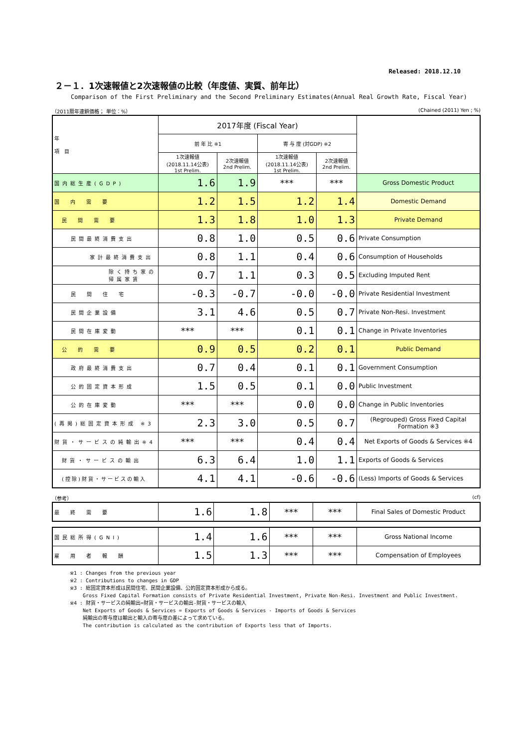Released: 2018.12.10
２－１．1次速報値と2次速報値の比較（年度値、実質、前年比）
Comparison of the First Preliminary and the Second Preliminary Estimates(Annual Real Growth Rate, Fiscal Year)
（2011暦年連鎖価格； 単位：%） (Chained (2011) Yen ; %)
| 年 項 目 | 2017年度 (Fiscal Year) | | | | |
| --- | --- | --- | --- | --- | --- |
| | 前 年 比 ※1 | | 寄 与 度 (対GDP) ※2 | | |
| | 1次速報値 (2018.11.14公表) 1st Prelim. | 2次速報値 2nd Prelim. | 1次速報値 (2018.11.14公表) 1st Prelim. | 2次速報値 2nd Prelim. | |
| 国内総生産(GDP) | 1.6 | 1.9 | *** | *** | Gross Domestic Product |
| 国 内 需 要 | 1.2 | 1.5 | 1.2 | 1.4 | Domestic Demand |
| 民 間 需 要 | 1.3 | 1.8 | 1.0 | 1.3 | Private Demand |
| 民間最終消費支出 | 0.8 | 1.0 | 0.5 | 0.6 | Private Consumption |
| 家計最終消費支出 | 0.8 | 1.1 | 0.4 | 0.6 | Consumption of Households |
| 除く持ち家の帰属家賃 | 0.7 | 1.1 | 0.3 | 0.5 | Excluding Imputed Rent |
| 民 間 住 宅 | -0.3 | -0.7 | -0.0 | -0.0 | Private Residential Investment |
| 民間企業設備 | 3.1 | 4.6 | 0.5 | 0.7 | Private Non-Resi. Investment |
| 民間在庫変動 | *** | *** | 0.1 | 0.1 | Change in Private Inventories |
| 公 的 需 要 | 0.9 | 0.5 | 0.2 | 0.1 | Public Demand |
| 政府最終消費支出 | 0.7 | 0.4 | 0.1 | 0.1 | Government Consumption |
| 公的固定資本形成 | 1.5 | 0.5 | 0.1 | 0.0 | Public Investment |
| 公的在庫変動 | *** | *** | 0.0 | 0.0 | Change in Public Inventories |
| (再掲)総固定資本形成 ※3 | 2.3 | 3.0 | 0.5 | 0.7 | (Regrouped) Gross Fixed Capital Formation ※3 |
| 財貨・サービスの純輸出※4 | *** | *** | 0.4 | 0.4 | Net Exports of Goods & Services ※4 |
| 財貨・サービスの輸出 | 6.3 | 6.4 | 1.0 | 1.1 | Exports of Goods & Services |
| (控除)財貨・サービスの輸入 | 4.1 | 4.1 | -0.6 | -0.6 | (Less) Imports of Goods & Services |
（参考） (cf)
| 最 終 需 要 | 1.6 | 1.8 | *** | *** | Final Sales of Domestic Product |
| 国民総所得(GNI) | 1.4 | 1.6 | *** | *** | Gross National Income |
| 雇 用 者 報 酬 | 1.5 | 1.3 | *** | *** | Compensation of Employees |
※1 : Changes from the previous year
※2 : Contributions to changes in GDP
※3 : 総固定資本形成は民間住宅、民間企業設備、公的固定資本形成から成る。
　　 Gross Fixed Capital Formation consists of Private Residential Investment, Private Non-Resi. Investment and Public Investment.
※4 : 財貨・サービスの純輸出=財貨・サービスの輸出-財貨・サービスの輸入
　　 Net Exports of Goods & Services = Exports of Goods & Services - Imports of Goods & Services
　　 純輸出の寄与度は輸出と輸入の寄与度の差によって求めている。
　　 The contribution is calculated as the contribution of Exports less that of Imports.